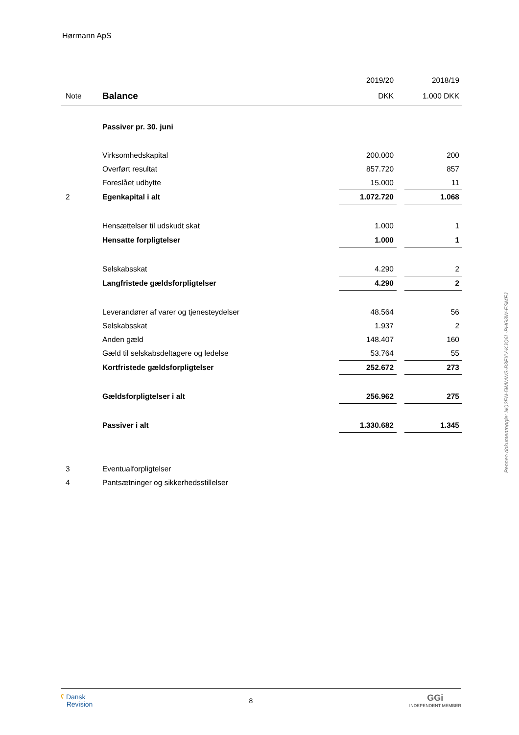Hørmann ApS
| | | 2019/20 | | 2018/19 |
| Note | Balance | DKK | | 1.000 DKK |
| | Passiver pr. 30. juni | | | |
| | Virksomhedskapital | 200.000 | | 200 |
| | Overført resultat | 857.720 | | 857 |
| | Foreslået udbytte | 15.000 | | 11 |
| 2 | Egenkapital i alt | 1.072.720 | | 1.068 |
| | Hensættelser til udskudt skat | 1.000 | | 1 |
| | Hensatte forpligtelser | 1.000 | | 1 |
| | Selskabsskat | 4.290 | | 2 |
| | Langfristede gældsforpligtelser | 4.290 | | 2 |
| | Leverandører af varer og tjenesteydelser | 48.564 | | 56 |
| | Selskabsskat | 1.937 | | 2 |
| | Anden gæld | 148.407 | | 160 |
| | Gæld til selskabsdeltagere og ledelse | 53.764 | | 55 |
| | Kortfristede gældsforpligtelser | 252.672 | | 273 |
| | Gældsforpligtelser i alt | 256.962 | | 275 |
| | Passiver i alt | 1.330.682 | | 1.345 |
| 3 | Eventualforpligtelser | | | |
| 4 | Pantsætninger og sikkerhedsstillelser | | | |
Penneo dokumentnøgle: NQ2EN-5WWWS-B3FXV-KJQ6L-PHG3W-ESMFJ
ʕ Dansk
Revision
8
GGi
INDEPENDENT MEMBER